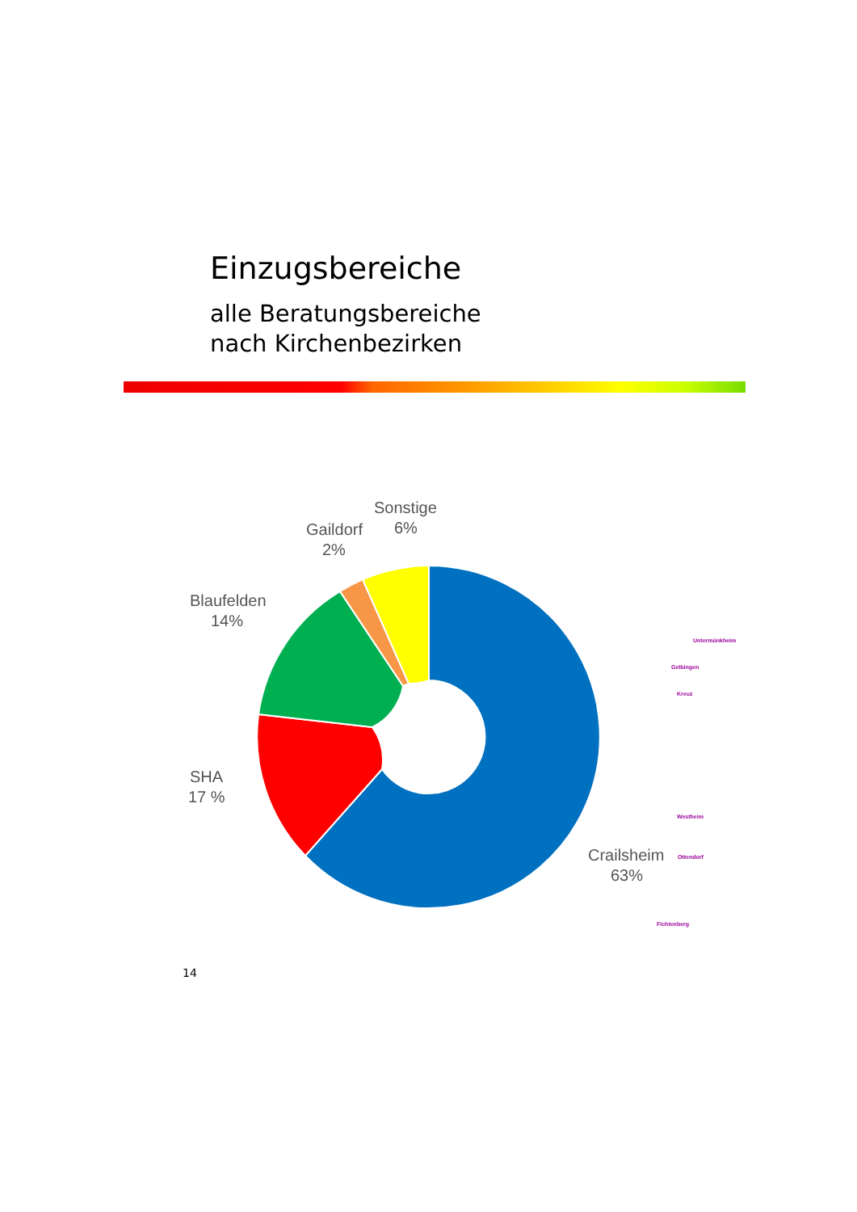Einzugsbereiche
alle Beratungsbereiche
nach Kirchenbezirken
Sonstige
6%
Gaildorf
2%
Blaufelden
14%
SHA
17 %
Crailsheim
63%
Untermünkheim
Gelbingen
Kreuz
Westheim
Ottendorf
Fichtenberg
14